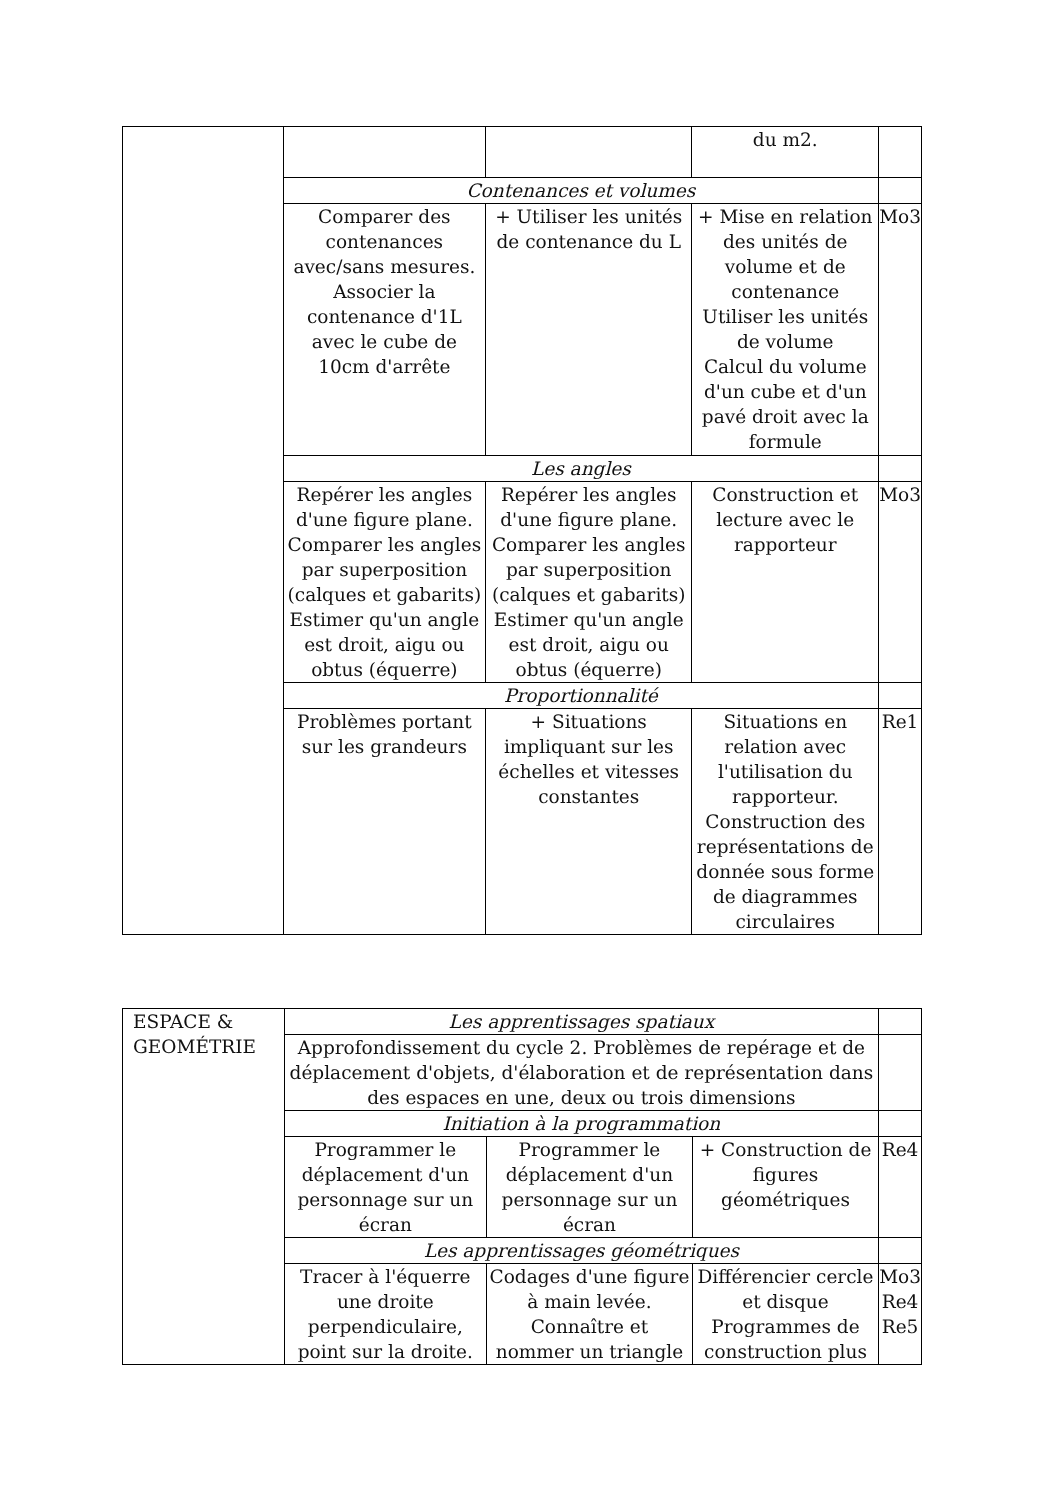| | | | du m2. | |
| | Contenances et volumes | | | |
| | Comparer des contenances avec/sans mesures. Associer la contenance d'1L avec le cube de 10cm d'arrête | + Utiliser les unités de contenance du L | + Mise en relation des unités de volume et de contenance Utiliser les unités de volume Calcul du volume d'un cube et d'un pavé droit avec la formule | Mo3 |
| | Les angles | | | |
| | Repérer les angles d'une figure plane. Comparer les angles par superposition (calques et gabarits) Estimer qu'un angle est droit, aigu ou obtus (équerre) | Repérer les angles d'une figure plane. Comparer les angles par superposition (calques et gabarits) Estimer qu'un angle est droit, aigu ou obtus (équerre) | Construction et lecture avec le rapporteur | Mo3 |
| | Proportionnalité | | | |
| | Problèmes portant sur les grandeurs | + Situations impliquant sur les échelles et vitesses constantes | Situations en relation avec l'utilisation du rapporteur. Construction des représentations de donnée sous forme de diagrammes circulaires | Re1 |
| ESPACE & GEOMÉTRIE | Les apprentissages spatiaux | | | |
| | Approfondissement du cycle 2. Problèmes de repérage et de déplacement d'objets, d'élaboration et de représentation dans des espaces en une, deux ou trois dimensions | | | |
| | Initiation à la programmation | | | |
| | Programmer le déplacement d'un personnage sur un écran | Programmer le déplacement d'un personnage sur un écran | + Construction de figures géométriques | Re4 |
| | Les apprentissages géométriques | | | |
| | Tracer à l'équerre une droite perpendiculaire, point sur la droite. | Codages d'une figure à main levée. Connaître et nommer un triangle | Différencier cercle et disque Programmes de construction plus | Mo3 Re4 Re5 |